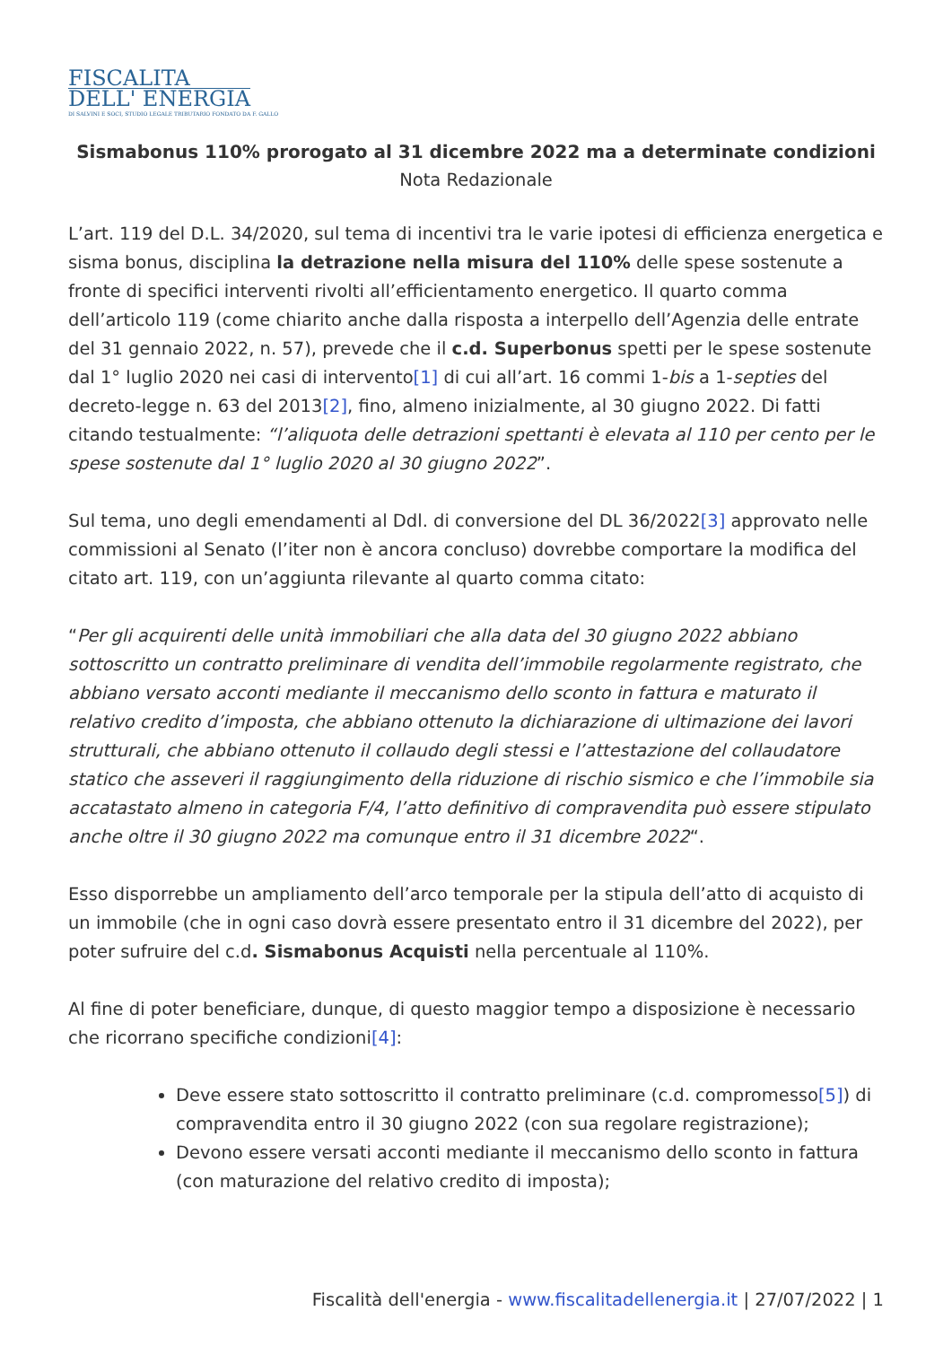FISCALITA
DELL' ENERGIA
DI SALVINI E SOCI, STUDIO LEGALE TRIBUTARIO FONDATO DA F. GALLO
Sismabonus 110% prorogato al 31 dicembre 2022 ma a determinate condizioni
Nota Redazionale
L’art. 119 del D.L. 34/2020, sul tema di incentivi tra le varie ipotesi di efficienza energetica e sisma bonus, disciplina la detrazione nella misura del 110% delle spese sostenute a fronte di specifici interventi rivolti all’efficientamento energetico. Il quarto comma dell’articolo 119 (come chiarito anche dalla risposta a interpello dell’Agenzia delle entrate del 31 gennaio 2022, n. 57), prevede che il c.d. Superbonus spetti per le spese sostenute dal 1° luglio 2020 nei casi di intervento[1] di cui all’art. 16 commi 1-bis a 1-septies del decreto-legge n. 63 del 2013[2], fino, almeno inizialmente, al 30 giugno 2022. Di fatti citando testualmente: “l’aliquota delle detrazioni spettanti è elevata al 110 per cento per le spese sostenute dal 1° luglio 2020 al 30 giugno 2022”.
Sul tema, uno degli emendamenti al Ddl. di conversione del DL 36/2022[3] approvato nelle commissioni al Senato (l’iter non è ancora concluso) dovrebbe comportare la modifica del citato art. 119, con un’aggiunta rilevante al quarto comma citato:
“Per gli acquirenti delle unità immobiliari che alla data del 30 giugno 2022 abbiano sottoscritto un contratto preliminare di vendita dell’immobile regolarmente registrato, che abbiano versato acconti mediante il meccanismo dello sconto in fattura e maturato il relativo credito d’imposta, che abbiano ottenuto la dichiarazione di ultimazione dei lavori strutturali, che abbiano ottenuto il collaudo degli stessi e l’attestazione del collaudatore statico che asseveri il raggiungimento della riduzione di rischio sismico e che l’immobile sia accatastato almeno in categoria F/4, l’atto definitivo di compravendita può essere stipulato anche oltre il 30 giugno 2022 ma comunque entro il 31 dicembre 2022“.
Esso disporrebbe un ampliamento dell’arco temporale per la stipula dell’atto di acquisto di un immobile (che in ogni caso dovrà essere presentato entro il 31 dicembre del 2022), per poter sufruire del c.d. Sismabonus Acquisti nella percentuale al 110%.
Al fine di poter beneficiare, dunque, di questo maggior tempo a disposizione è necessario che ricorrano specifiche condizioni[4]:
Deve essere stato sottoscritto il contratto preliminare (c.d. compromesso[5]) di compravendita entro il 30 giugno 2022 (con sua regolare registrazione);
Devono essere versati acconti mediante il meccanismo dello sconto in fattura (con maturazione del relativo credito di imposta);
Fiscalità dell'energia - www.fiscalitadellenergia.it | 27/07/2022 | 1